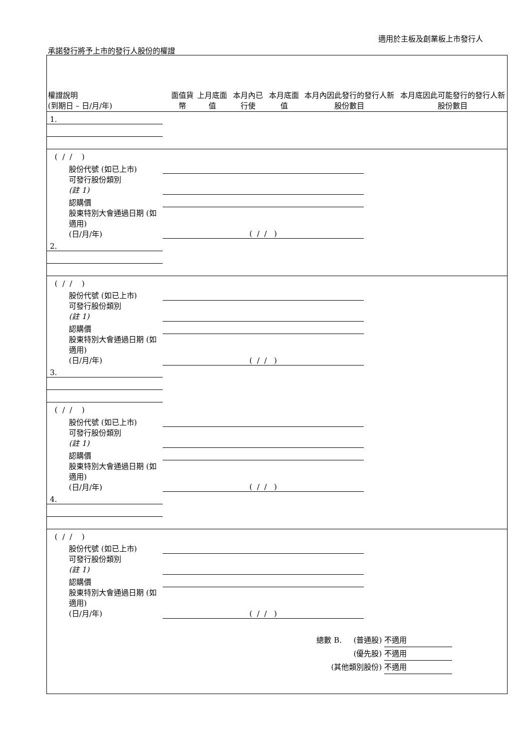適用於主板及創業板上市發行人
承諾發行將予上市的發行人股份的權證
| 權證說明 (到期日 – 日/月/年) | 面值貨幣 | 上月底面值 | 本月內已行使 | 本月底面值 | 本月內因此發行的發行人新股份數目 | 本月底因此可能發行的發行人新股份數目 |
| --- | --- | --- | --- | --- | --- | --- |
| 1. | | | | | | |
| ( / / ) | | | | | | |
| 股份代號 (如已上市) | | | | | | |
| 可發行股份類別 (註 1) | | | | | | |
| 認購價 | | | | | | |
| 股東特別大會通過日期 (如適用) (日/月/年) | ( / / ) | | | | | |
| 2. | | | | | | |
| ( / / ) | | | | | | |
| 股份代號 (如已上市) | | | | | | |
| 可發行股份類別 (註 1) | | | | | | |
| 認購價 | | | | | | |
| 股東特別大會通過日期 (如適用) (日/月/年) | ( / / ) | | | | | |
| 3. | | | | | | |
| ( / / ) | | | | | | |
| 股份代號 (如已上市) | | | | | | |
| 可發行股份類別 (註 1) | | | | | | |
| 認購價 | | | | | | |
| 股東特別大會通過日期 (如適用) (日/月/年) | ( / / ) | | | | | |
| 4. | | | | | | |
| ( / / ) | | | | | | |
| 股份代號 (如已上市) | | | | | | |
| 可發行股份類別 (註 1) | | | | | | |
| 認購價 | | | | | | |
| 股東特別大會通過日期 (如適用) (日/月/年) | ( / / ) | | | | | |
總數 B. (普通股) 不適用
(優先股) 不適用
(其他類別股份) 不適用